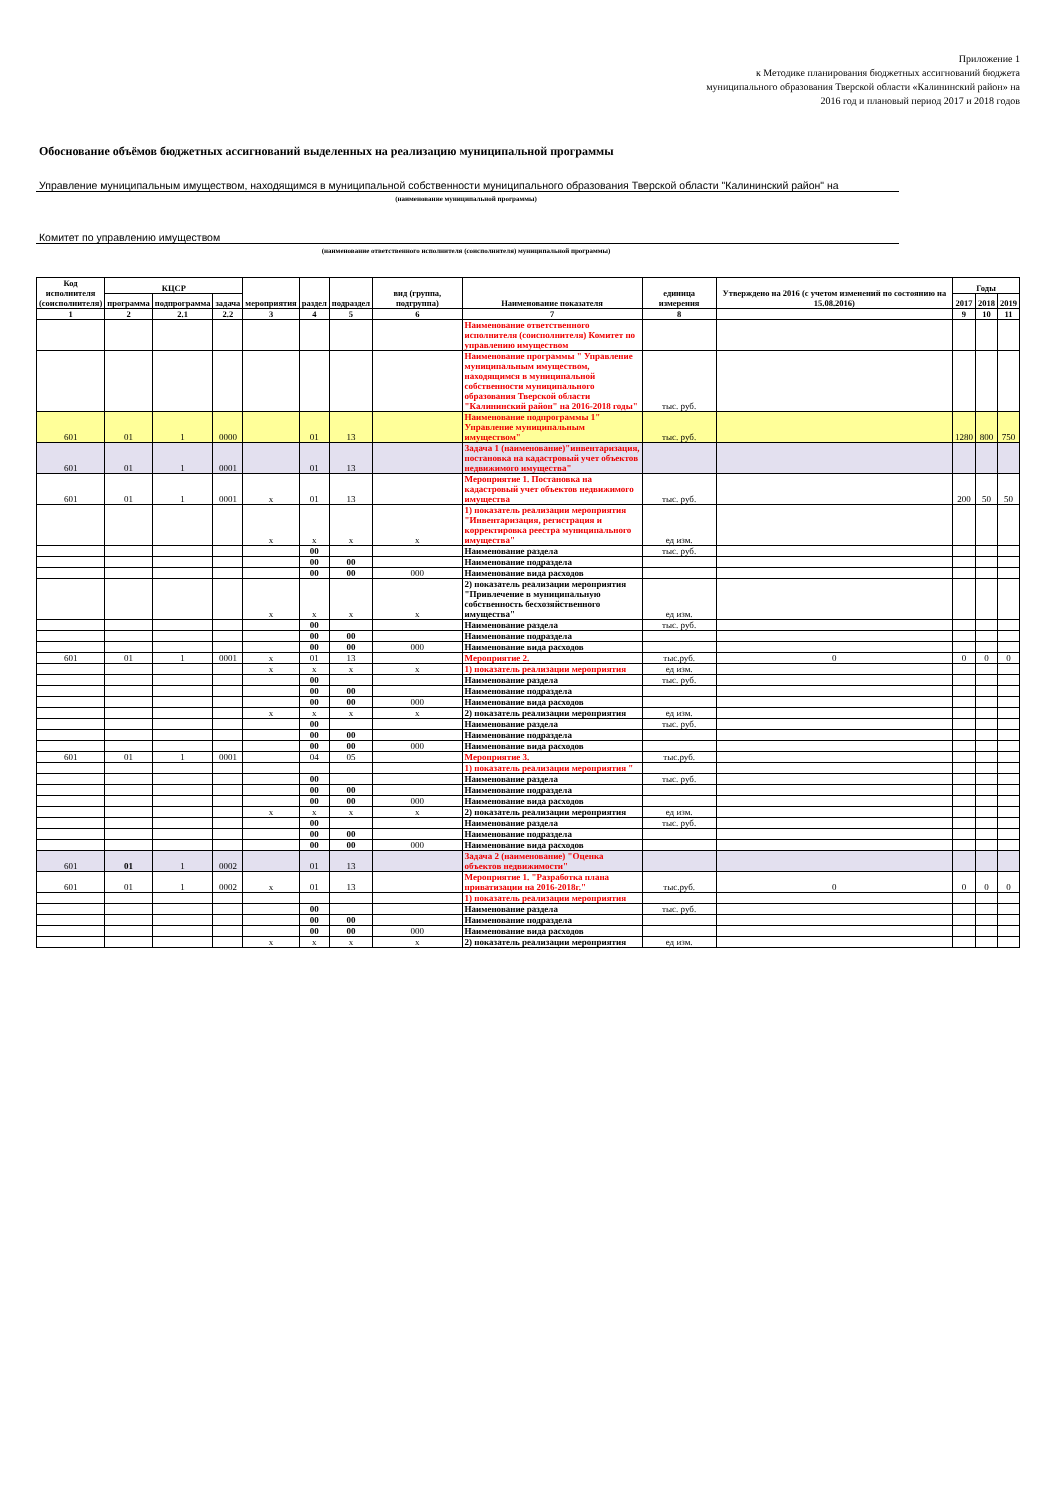Приложение 1
к Методике планирования бюджетных ассигнований бюджета муниципального образования Тверской области «Калининский район» на 2016 год и плановый период 2017 и 2018 годов
Обоснование объёмов бюджетных ассигнований выделенных на реализацию муниципальной программы
Управление муниципальным имуществом, находящимся в муниципальной собственности муниципального образования Тверской области "Калининский район" на
(наименование муниципальной программы)
Комитет по управлению имуществом
(наименование ответственного исполнителя (соисполнителя) муниципальной программы)
| Код исполнителя (соисполнителя) | КЦСР | | | мероприятия | раздел | подраздел | вид (группа, подгруппа) | Наименование показателя | единица измерения | Утверждено на 2016 (с учетом изменений по состоянию на 15.08.2016) | Годы | | |
| --- | --- | --- | --- | --- | --- | --- | --- | --- | --- | --- | --- | --- | --- |
| | программа | подпрограмма | задача | | | | | | | | 2017 | 2018 | 2019 |
| 1 | 2 | 2.1 | 2.2 | 3 | 4 | 5 | 6 | 7 | 8 | | 9 | 10 | 11 |
| | | | | | | | | Наименование ответственного исполнителя (соисполнителя) Комитет по управлению имуществом | | | | | |
| | | | | | | | | Наименование программы " Управление муниципальным имуществом, находящимся в муниципальной собственности муниципального образования Тверской области "Калининский район" на 2016-2018 годы" | тыс. руб. | | | | |
| 601 | 01 | 1 | 0000 | | 01 | 13 | | Наименование подпрограммы 1" Управление муниципальным имуществом" | тыс. руб. | | 1280 | 800 | 750 |
| 601 | 01 | 1 | 0001 | | 01 | 13 | | Задача 1 (наименование)"инвентаризация, постановка на кадастровый учет объектов недвижимого имущества" | | | | | |
| 601 | 01 | 1 | 0001 | x | 01 | 13 | | Мероприятие 1. Постановка на кадастровый учет объектов недвижимого имущества | тыс. руб. | | 200 | 50 | 50 |
| | | | | x | x | x | x | 1) показатель реализации мероприятия "Инвентаризация, регистрация и корректировка реестра муниципального имущества" | ед изм. | | | | |
| | | | | | 00 | | | Наименование раздела | тыс. руб. | | | | |
| | | | | | 00 | 00 | | Наименование подраздела | | | | | |
| | | | | | 00 | 00 | 000 | Наименование вида расходов | | | | | |
| | | | | x | x | x | x | 2) показатель реализации мероприятия "Привлечение в муниципальную собственность бесхозяйственного имущества" | ед изм. | | | | |
| | | | | | 00 | | | Наименование раздела | тыс. руб. | | | | |
| | | | | | 00 | 00 | | Наименование подраздела | | | | | |
| | | | | | 00 | 00 | 000 | Наименование вида расходов | | | | | |
| 601 | 01 | 1 | 0001 | x | 01 | 13 | | Мероприятие 2. | тыс.руб. | 0 | 0 | 0 | 0 |
| | | | | x | x | x | x | 1) показатель реализации мероприятия | ед изм. | | | | |
| | | | | | 00 | | | Наименование раздела | тыс. руб. | | | | |
| | | | | | 00 | 00 | | Наименование подраздела | | | | | |
| | | | | | 00 | 00 | 000 | Наименование вида расходов | | | | | |
| | | | | x | x | x | x | 2) показатель реализации мероприятия | ед изм. | | | | |
| | | | | | 00 | | | Наименование раздела | тыс. руб. | | | | |
| | | | | | 00 | 00 | | Наименование подраздела | | | | | |
| | | | | | 00 | 00 | 000 | Наименование вида расходов | | | | | |
| 601 | 01 | 1 | 0001 | | 04 | 05 | | Мероприятие 3. | тыс.руб. | | | | |
| | | | | | | | | 1) показатель реализации мероприятия " | | | | | |
| | | | | | 00 | | | Наименование раздела | тыс. руб. | | | | |
| | | | | | 00 | 00 | | Наименование подраздела | | | | | |
| | | | | | 00 | 00 | 000 | Наименование вида расходов | | | | | |
| | | | | x | x | x | x | 2) показатель реализации мероприятия | ед изм. | | | | |
| | | | | | 00 | | | Наименование раздела | тыс. руб. | | | | |
| | | | | | 00 | 00 | | Наименование подраздела | | | | | |
| | | | | | 00 | 00 | 000 | Наименование вида расходов | | | | | |
| 601 | 01 | 1 | 0002 | | 01 | 13 | | Задача 2 (наименование) "Оценка объектов недвижимости" | | | | | |
| 601 | 01 | 1 | 0002 | x | 01 | 13 | | Мероприятие 1. "Разработка плана приватизации на 2016-2018г." | тыс.руб. | 0 | 0 | 0 | 0 |
| | | | | | | | | 1) показатель реализации мероприятия | | | | | |
| | | | | | 00 | | | Наименование раздела | тыс. руб. | | | | |
| | | | | | 00 | 00 | | Наименование подраздела | | | | | |
| | | | | | 00 | 00 | 000 | Наименование вида расходов | | | | | |
| | | | | x | x | x | x | 2) показатель реализации мероприятия | ед изм. | | | | |